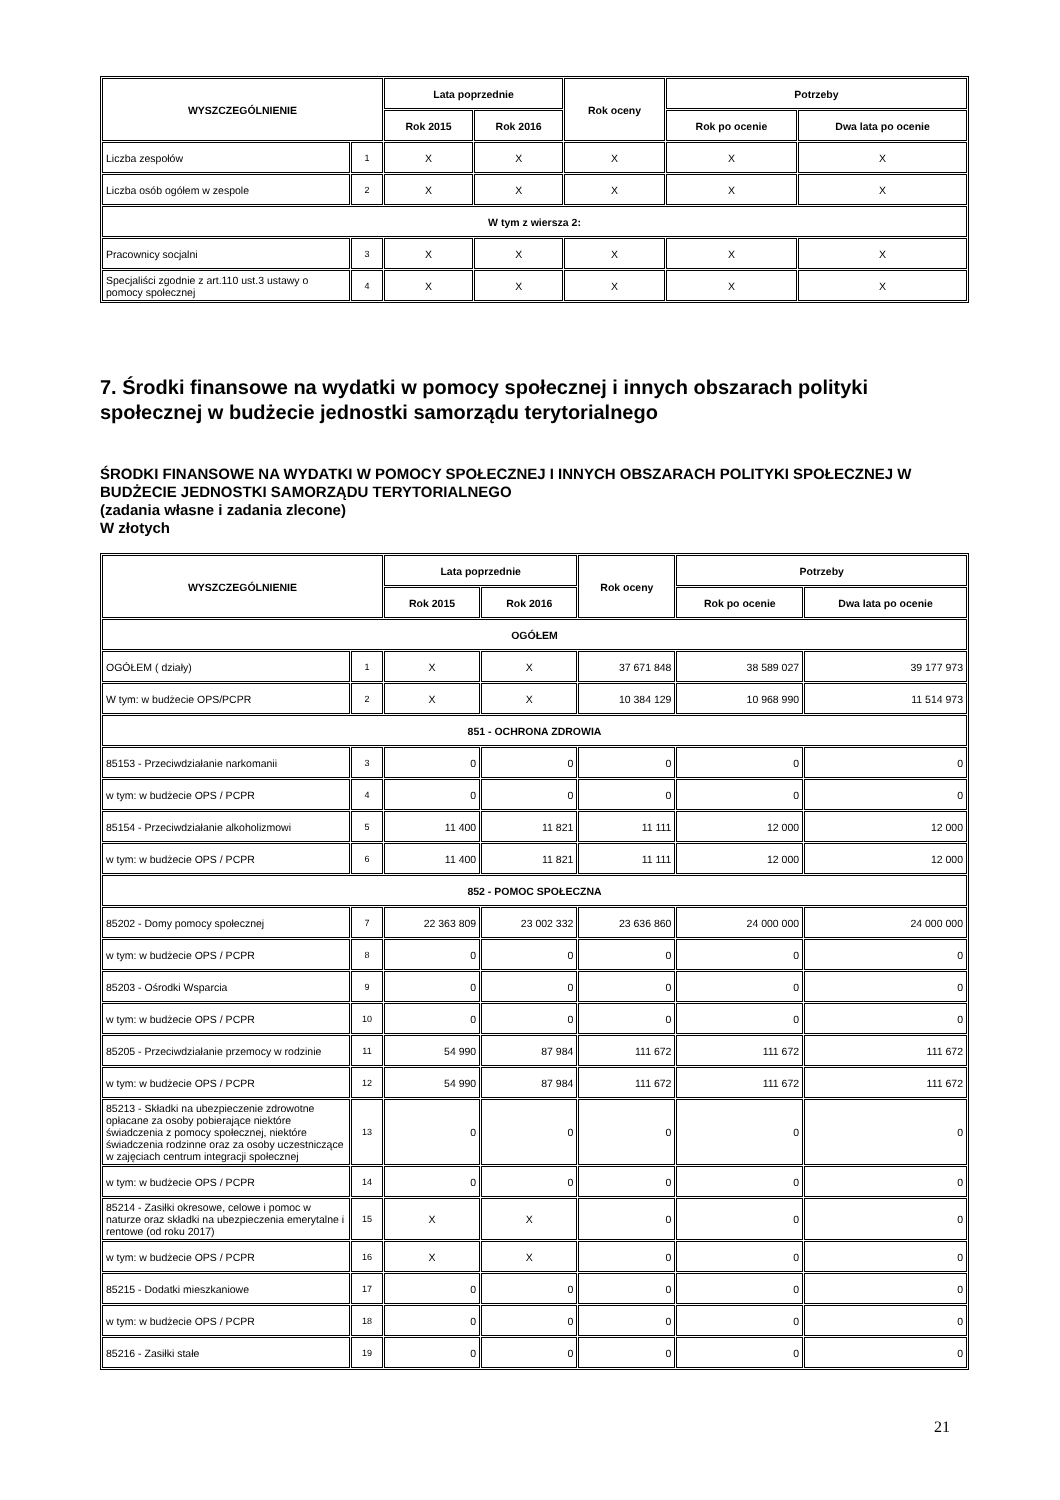| WYSZCZEGÓLNIENIE | | Lata poprzednie | | Rok oceny | Potrzeby | |
| --- | --- | --- | --- | --- | --- | --- |
| | | Rok 2015 | Rok 2016 | | Rok po ocenie | Dwa lata po ocenie |
| Liczba zespołów | 1 | X | X | X | X | X |
| Liczba osób ogółem w zespole | 2 | X | X | X | X | X |
| W tym z wiersza 2: | | | | | | |
| Pracownicy socjalni | 3 | X | X | X | X | X |
| Specjaliści zgodnie z art.110 ust.3 ustawy o pomocy społecznej | 4 | X | X | X | X | X |
7. Środki finansowe na wydatki w pomocy społecznej i innych obszarach polityki społecznej w budżecie jednostki samorządu terytorialnego
ŚRODKI FINANSOWE NA WYDATKI W POMOCY SPOŁECZNEJ I INNYCH OBSZARACH POLITYKI SPOŁECZNEJ W BUDŻECIE JEDNOSTKI SAMORZĄDU TERYTORIALNEGO
(zadania własne i zadania zlecone)
W złotych
| WYSZCZEGÓLNIENIE | | Lata poprzednie | | Rok oceny | Potrzeby | |
| --- | --- | --- | --- | --- | --- | --- |
| | | Rok 2015 | Rok 2016 | | Rok po ocenie | Dwa lata po ocenie |
| OGÓŁEM | | | | | | |
| OGÓŁEM ( działy) | 1 | X | X | 37 671 848 | 38 589 027 | 39 177 973 |
| W tym: w budżecie OPS/PCPR | 2 | X | X | 10 384 129 | 10 968 990 | 11 514 973 |
| 851 - OCHRONA ZDROWIA | | | | | | |
| 85153 - Przeciwdziałanie narkomanii | 3 | 0 | 0 | 0 | 0 | 0 |
| w tym: w budżecie OPS / PCPR | 4 | 0 | 0 | 0 | 0 | 0 |
| 85154 - Przeciwdziałanie alkoholizmowi | 5 | 11 400 | 11 821 | 11 111 | 12 000 | 12 000 |
| w tym: w budżecie OPS / PCPR | 6 | 11 400 | 11 821 | 11 111 | 12 000 | 12 000 |
| 852 - POMOC SPOŁECZNA | | | | | | |
| 85202 - Domy pomocy społecznej | 7 | 22 363 809 | 23 002 332 | 23 636 860 | 24 000 000 | 24 000 000 |
| w tym: w budżecie OPS / PCPR | 8 | 0 | 0 | 0 | 0 | 0 |
| 85203 - Ośrodki Wsparcia | 9 | 0 | 0 | 0 | 0 | 0 |
| w tym: w budżecie OPS / PCPR | 10 | 0 | 0 | 0 | 0 | 0 |
| 85205 - Przeciwdziałanie przemocy w rodzinie | 11 | 54 990 | 87 984 | 111 672 | 111 672 | 111 672 |
| w tym: w budżecie OPS / PCPR | 12 | 54 990 | 87 984 | 111 672 | 111 672 | 111 672 |
| 85213 - Składki na ubezpieczenie zdrowotne opłacane za osoby pobierające niektóre świadczenia z pomocy społecznej, niektóre świadczenia rodzinne oraz za osoby uczestniczące w zajęciach centrum integracji społecznej | 13 | 0 | 0 | 0 | 0 | 0 |
| w tym: w budżecie OPS / PCPR | 14 | 0 | 0 | 0 | 0 | 0 |
| 85214 - Zasiłki okresowe, celowe i pomoc w naturze oraz składki na ubezpieczenia emerytalne i rentowe (od roku 2017) | 15 | X | X | 0 | 0 | 0 |
| w tym: w budżecie OPS / PCPR | 16 | X | X | 0 | 0 | 0 |
| 85215 - Dodatki mieszkaniowe | 17 | 0 | 0 | 0 | 0 | 0 |
| w tym: w budżecie OPS / PCPR | 18 | 0 | 0 | 0 | 0 | 0 |
| 85216 - Zasiłki stałe | 19 | 0 | 0 | 0 | 0 | 0 |
21